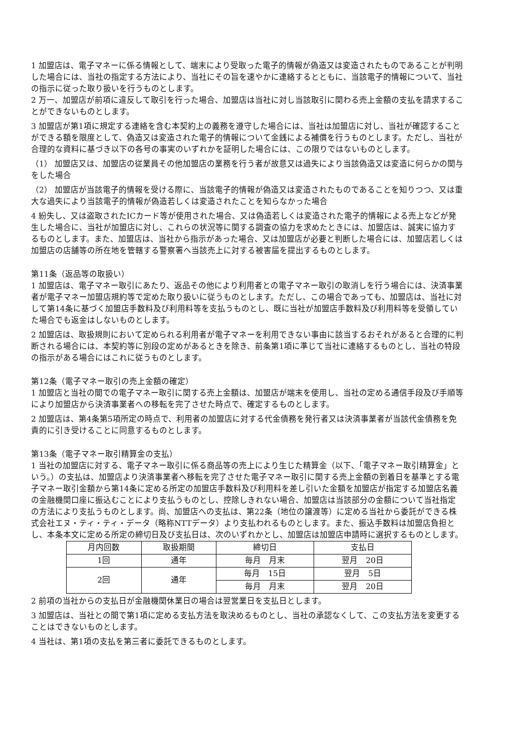1 加盟店は、電子マネーに係る情報として、端末により受取った電子的情報が偽造又は変造されたものであることが判明した場合には、当社の指定する方法により、当社にその旨を速やかに連絡するとともに、当該電子的情報について、当社の指示に従った取り扱いを行うものとします。
2 万一、加盟店が前項に違反して取引を行った場合、加盟店は当社に対し当該取引に関わる売上金額の支払を請求することができないものとします。
3 加盟店が第1項に規定する連絡を含む本契約上の義務を遵守した場合には、当社は加盟店に対し、当社が確認することができる額を限度として、偽造又は変造された電子的情報について金銭による補償を行うものとします。ただし、当社が合理的な資料に基づき以下の各号の事実のいずれかを証明した場合には、この限りではないものとします。
（1） 加盟店又は、加盟店の従業員その他加盟店の業務を行う者が故意又は過失により当該偽造又は変造に何らかの関与をした場合
（2） 加盟店が当該電子的情報を受ける際に、当該電子的情報が偽造又は変造されたものであることを知りつつ、又は重大な過失により当該電子的情報が偽造若しくは変造されたことを知らなかった場合
4 紛失し、又は盗取されたICカード等が使用された場合、又は偽造若しくは変造された電子的情報による売上などが発生した場合に、当社が加盟店に対し、これらの状況等に関する調査の協力を求めたときには、加盟店は、誠実に協力するものとします。また、加盟店は、当社から指示があった場合、又は加盟店が必要と判断した場合には、加盟店若しくは加盟店の店舗等の所在地を管轄する警察署へ当該売上に対する被害届を提出するものとします。
第11条（返品等の取扱い）
1 加盟店は、電子マネー取引にあたり、返品その他により利用者との電子マネー取引の取消しを行う場合には、決済事業者が電子マネー加盟店規約等で定めた取り扱いに従うものとします。ただし、この場合であっても、加盟店は、当社に対して第14条に基づく加盟店手数料及び利用料等を支払うものとし、既に当社が加盟店手数料及び利用料等を受領していた場合でも返金はしないものとします。
2 加盟店は、取扱規則において定められる利用者が電子マネーを利用できない事由に該当するおそれがあると合理的に判断される場合には、本契約等に別段の定めがあるときを除き、前条第1項に準じて当社に連絡するものとし、当社の特段の指示がある場合にはこれに従うものとします。
第12条（電子マネー取引の売上金額の確定）
1 加盟店と当社の間での電子マネー取引に関する売上金額は、加盟店が端末を使用し、当社の定める通信手段及び手順等により加盟店から決済事業者への移転を完了させた時点で、確定するものとします。
2 加盟店は、第4条第5項所定の時点で、利用者の加盟店に対する代金債務を発行者又は決済事業者が当該代金債務を免責的に引き受けることに同意するものとします。
第13条（電子マネー取引精算金の支払）
1 当社の加盟店に対する、電子マネー取引に係る商品等の売上により生じた精算金（以下、「電子マネー取引精算金」という。）の支払は、加盟店より決済事業者へ移転を完了させた電子マネー取引に関する売上金額の到着日を基準とする電子マネー取引金額から第14条に定める所定の加盟店手数料及び利用料を差し引いた金額を加盟店が指定する加盟店名義の金融機関口座に振込むことにより支払うものとし、控除しきれない場合、加盟店は当該部分の金額について当社指定の方法により支払うものとします。尚、加盟店への支払は、第22条（地位の譲渡等）に定める当社から委託ができる株式会社エヌ・ティ・ティ・データ（略称NTTデータ）より支払われるものとします。また、振込手数料は加盟店負担とし、本条本文に定める所定の締切日及び支払日は、次のいずれかとし、加盟店は加盟店申請時に選択するものとします。
| 月内回数 | 取扱期間 | 締切日 | 支払日 |
| --- | --- | --- | --- |
| 1回 | 通年 | 毎月 月末 | 翌月 20日 |
| 2回 | 通年 | 毎月 15日 | 翌月 5日 |
| | | 毎月 月末 | 翌月 20日 |
2 前項の当社からの支払日が金融機関休業日の場合は翌営業日を支払日とします。
3 加盟店は、当社との間で第1項に定める支払方法を取決めるものとし、当社の承認なくして、この支払方法を変更することはできないものとします。
4 当社は、第1項の支払を第三者に委託できるものとします。